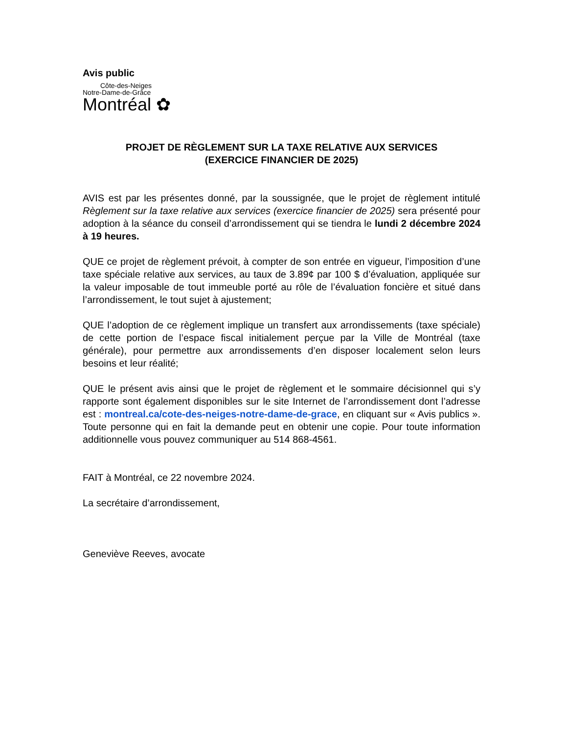Avis public
Côte-des-Neiges
Notre-Dame-de-Grâce
Montréal ✿
PROJET DE RÈGLEMENT SUR LA TAXE RELATIVE AUX SERVICES
(EXERCICE FINANCIER DE 2025)
AVIS est par les présentes donné, par la soussignée, que le projet de règlement intitulé Règlement sur la taxe relative aux services (exercice financier de 2025) sera présenté pour adoption à la séance du conseil d’arrondissement qui se tiendra le lundi 2 décembre 2024 à 19 heures.
QUE ce projet de règlement prévoit, à compter de son entrée en vigueur, l’imposition d’une taxe spéciale relative aux services, au taux de 3.89¢ par 100 $ d’évaluation, appliquée sur la valeur imposable de tout immeuble porté au rôle de l’évaluation foncière et situé dans l’arrondissement, le tout sujet à ajustement;
QUE l’adoption de ce règlement implique un transfert aux arrondissements (taxe spéciale) de cette portion de l’espace fiscal initialement perçue par la Ville de Montréal (taxe générale), pour permettre aux arrondissements d’en disposer localement selon leurs besoins et leur réalité;
QUE le présent avis ainsi que le projet de règlement et le sommaire décisionnel qui s’y rapporte sont également disponibles sur le site Internet de l’arrondissement dont l’adresse est : montreal.ca/cote-des-neiges-notre-dame-de-grace, en cliquant sur « Avis publics ». Toute personne qui en fait la demande peut en obtenir une copie. Pour toute information additionnelle vous pouvez communiquer au 514 868-4561.
FAIT à Montréal, ce 22 novembre 2024.
La secrétaire d’arrondissement,
Geneviève Reeves, avocate